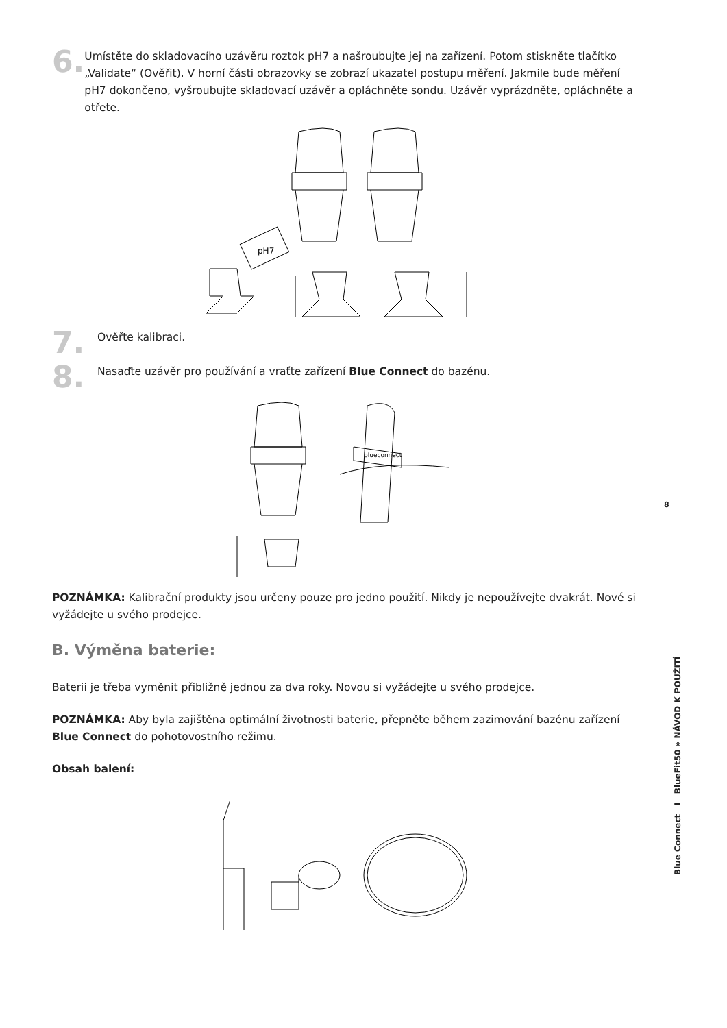6.
Umístěte do skladovacího uzávěru roztok pH7 a našroubujte jej na zařízení. Potom stiskněte tlačítko „Validate“ (Ověřit). V horní části obrazovky se zobrazí ukazatel postupu měření. Jakmile bude měření pH7 dokončeno, vyšroubujte skladovací uzávěr a opláchněte sondu. Uzávěr vyprázdněte, opláchněte a otřete.
pH7
7.
Ověřte kalibraci.
8.
Nasaďte uzávěr pro používání a vraťte zařízení Blue Connect do bazénu.
blueconnect
POZNÁMKA: Kalibrační produkty jsou určeny pouze pro jedno použití. Nikdy je nepoužívejte dvakrát. Nové si vyžádejte u svého prodejce.
B. Výměna baterie:
Baterii je třeba vyměnit přibližně jednou za dva roky. Novou si vyžádejte u svého prodejce.
POZNÁMKA: Aby byla zajištěna optimální životnosti baterie, přepněte během zazimování bazénu zařízení Blue Connect do pohotovostního režimu.
Obsah balení:
8
Blue Connect I BlueFit50 » NÁVOD K POUŽITÍ